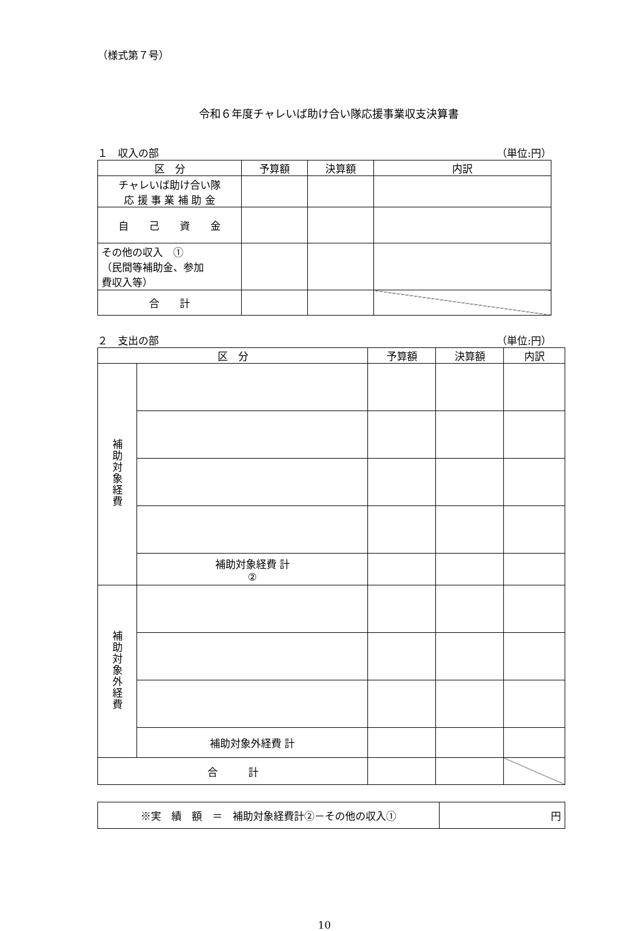（様式第７号）
令和６年度チャレいば助け合い隊応援事業収支決算書
１　収入の部 （単位:円）
| 区 分 | 予算額 | 決算額 | 内訳 |
| --- | --- | --- | --- |
| チャレいば助け合い隊 応 援 事 業 補 助 金 | | | |
| 自 己 資 金 | | | |
| その他の収入 ① （民間等補助金、参加 費収入等） | | | |
| 合 計 | | | |
２　支出の部 （単位:円）
| 区 分 | | 予算額 | 決算額 | 内訳 |
| --- | --- | --- | --- | --- |
| 補助対象経費 | | | | |
| | 補助対象経費 計 ② | | | |
| 補助対象外経費 | | | | |
| | 補助対象外経費 計 | | | |
| 合 計 | | | | |
| ※実 績 額 ＝ 補助対象経費計②－その他の収入① | 円 |
10